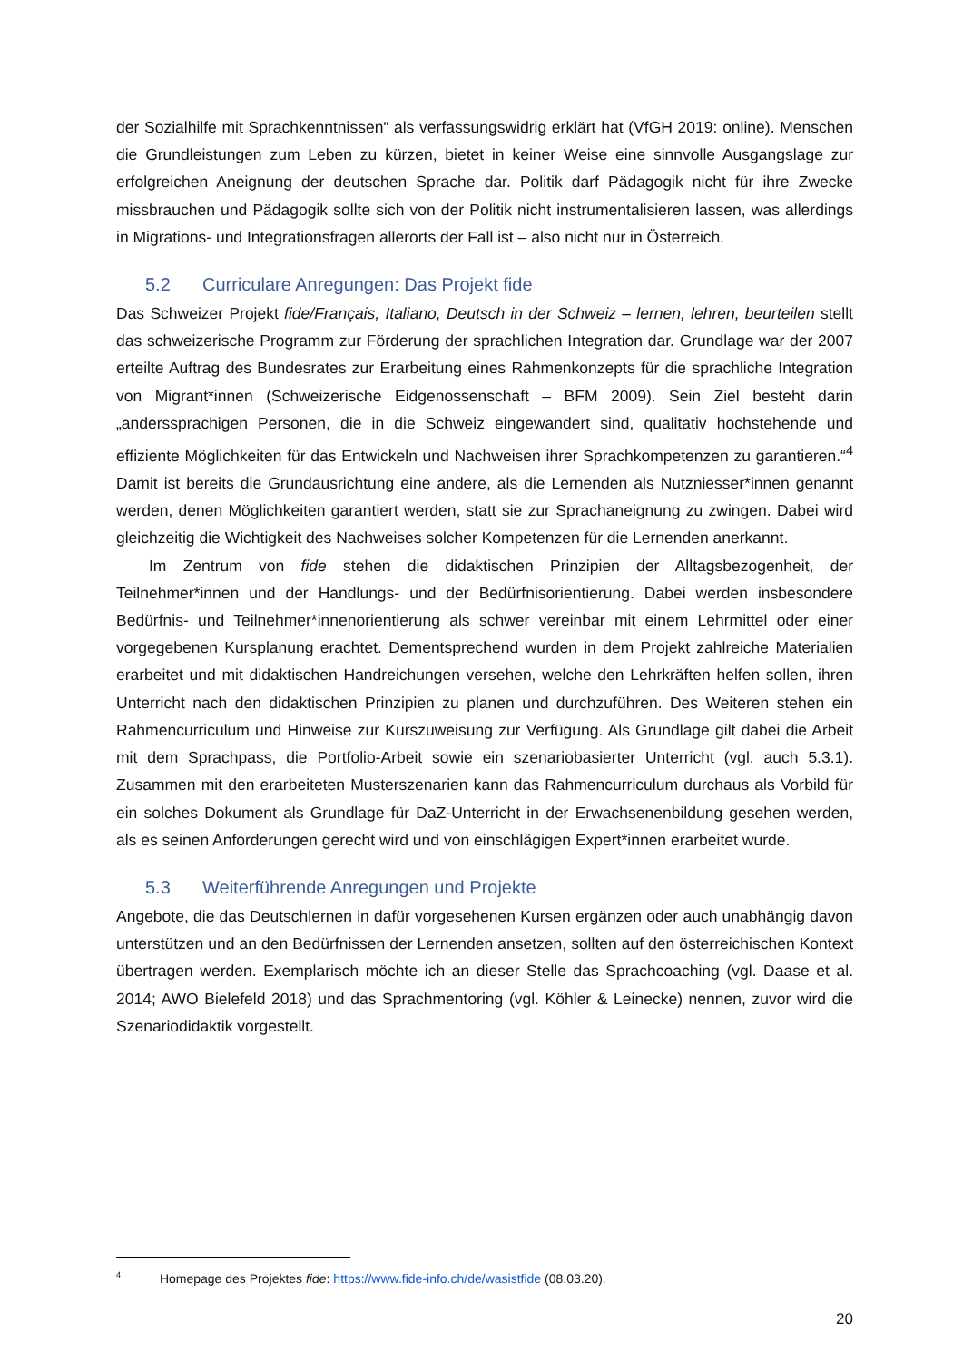der Sozialhilfe mit Sprachkenntnissen“ als verfassungswidrig erklärt hat (VfGH 2019: online). Menschen die Grundleistungen zum Leben zu kürzen, bietet in keiner Weise eine sinnvolle Ausgangslage zur erfolgreichen Aneignung der deutschen Sprache dar. Politik darf Pädagogik nicht für ihre Zwecke missbrauchen und Pädagogik sollte sich von der Politik nicht instrumentalisieren lassen, was allerdings in Migrations- und Integrationsfragen allerorts der Fall ist – also nicht nur in Österreich.
5.2 Curriculare Anregungen: Das Projekt fide
Das Schweizer Projekt fide/Français, Italiano, Deutsch in der Schweiz – lernen, lehren, beurteilen stellt das schweizerische Programm zur Förderung der sprachlichen Integration dar. Grundlage war der 2007 erteilte Auftrag des Bundesrates zur Erarbeitung eines Rahmenkonzepts für die sprachliche Integration von Migrant*innen (Schweizerische Eidgenossenschaft – BFM 2009). Sein Ziel besteht darin „anderssprachigen Personen, die in die Schweiz eingewandert sind, qualitativ hochstehende und effiziente Möglichkeiten für das Entwickeln und Nachweisen ihrer Sprachkompetenzen zu garantieren.“<sup>4</sup> Damit ist bereits die Grundausrichtung eine andere, als die Lernenden als Nutzniesser*innen genannt werden, denen Möglichkeiten garantiert werden, statt sie zur Sprachaneignung zu zwingen. Dabei wird gleichzeitig die Wichtigkeit des Nachweises solcher Kompetenzen für die Lernenden anerkannt.
Im Zentrum von fide stehen die didaktischen Prinzipien der Alltagsbezogenheit, der Teilnehmer*innen und der Handlungs- und der Bedürfnisorientierung. Dabei werden insbesondere Bedürfnis- und Teilnehmer*innenorientierung als schwer vereinbar mit einem Lehrmittel oder einer vorgegebenen Kursplanung erachtet. Dementsprechend wurden in dem Projekt zahlreiche Materialien erarbeitet und mit didaktischen Handreichungen versehen, welche den Lehrkräften helfen sollen, ihren Unterricht nach den didaktischen Prinzipien zu planen und durchzuführen. Des Weiteren stehen ein Rahmencurriculum und Hinweise zur Kurszuweisung zur Verfügung. Als Grundlage gilt dabei die Arbeit mit dem Sprachpass, die Portfolio-Arbeit sowie ein szenariobasierter Unterricht (vgl. auch 5.3.1). Zusammen mit den erarbeiteten Musterszenarien kann das Rahmencurriculum durchaus als Vorbild für ein solches Dokument als Grundlage für DaZ-Unterricht in der Erwachsenenbildung gesehen werden, als es seinen Anforderungen gerecht wird und von einschlägigen Expert*innen erarbeitet wurde.
5.3 Weiterführende Anregungen und Projekte
Angebote, die das Deutschlernen in dafür vorgesehenen Kursen ergänzen oder auch unabhängig davon unterstützen und an den Bedürfnissen der Lernenden ansetzen, sollten auf den österreichischen Kontext übertragen werden. Exemplarisch möchte ich an dieser Stelle das Sprachcoaching (vgl. Daase et al. 2014; AWO Bielefeld 2018) und das Sprachmentoring (vgl. Köhler & Leinecke) nennen, zuvor wird die Szenariodidaktik vorgestellt.
<sup>4</sup> Homepage des Projektes fide: https://www.fide-info.ch/de/wasistfide (08.03.20).
20